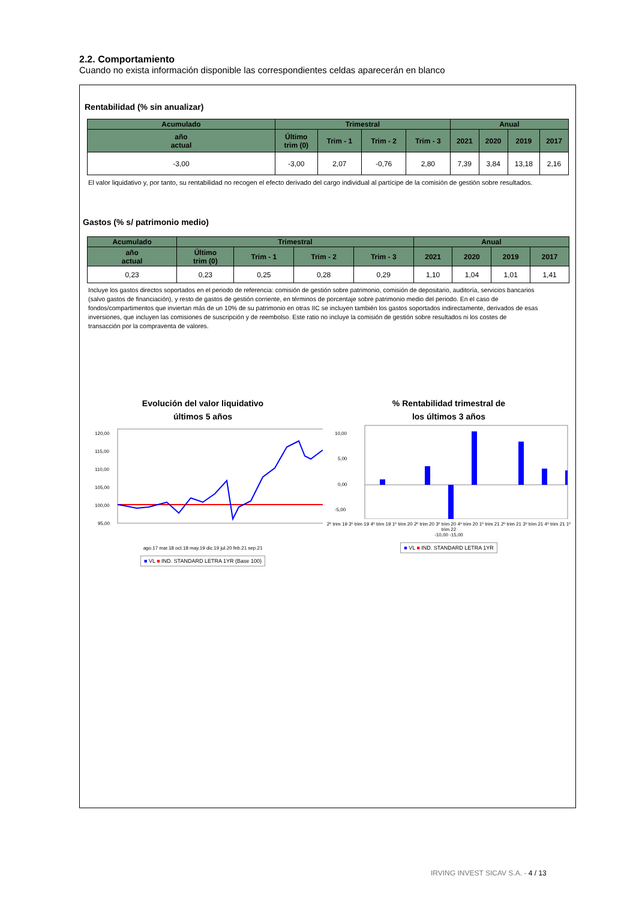2.2. Comportamiento
Cuando no exista información disponible las correspondientes celdas aparecerán en blanco
Rentabilidad (% sin anualizar)
| Acumulado | Trimestral | | | | Anual | | | |
| --- | --- | --- | --- | --- | --- | --- | --- | --- |
| año actual | Último trim (0) | Trim - 1 | Trim - 2 | Trim - 3 | 2021 | 2020 | 2019 | 2017 |
| -3,00 | -3,00 | 2,07 | -0,76 | 2,80 | 7,39 | 3,84 | 13,18 | 2,16 |
El valor liquidativo y, por tanto, su rentabilidad no recogen el efecto derivado del cargo individual al partícipe de la comisión de gestión sobre resultados.
Gastos (% s/ patrimonio medio)
| Acumulado | Trimestral | | | | Anual | | | |
| --- | --- | --- | --- | --- | --- | --- | --- | --- |
| año actual | Último trim (0) | Trim - 1 | Trim - 2 | Trim - 3 | 2021 | 2020 | 2019 | 2017 |
| 0,23 | 0,23 | 0,25 | 0,28 | 0,29 | 1,10 | 1,04 | 1,01 | 1,41 |
Incluye los gastos directos soportados en el periodo de referencia: comisión de gestión sobre patrimonio, comisión de depositario, auditoría, servicios bancarios (salvo gastos de financiación), y resto de gastos de gestión corriente, en términos de porcentaje sobre patrimonio medio del periodo. En el caso de fondos/compartimentos que inviertan más de un 10% de su patrimonio en otras IIC se incluyen también los gastos soportados indirectamente, derivados de esas inversiones, que incluyen las comisiones de suscripción y de reembolso. Este ratio no incluye la comisión de gestión sobre resultados ni los costes de transacción por la compraventa de valores.
Evolución del valor liquidativo
últimos 5 años
120,00
115,00
110,00
105,00
100,00
95,00
ago.17 mar.18 oct.18 may.19 dic.19 jul.20 feb.21 sep.21
■ VL ■ IND. STANDARD LETRA 1YR (Base 100)
% Rentabilidad trimestral de
los últimos 3 años
10,00
5,00
0,00
-5,00
2º trim 19 3º trim 19 4º trim 19 1º trim 20 2º trim 20 3º trim 20 4º trim 20 1º trim 21 2º trim 21 3º trim 21 4º trim 21 1º trim 22
-10,00 -15,00
■ VL ■ IND. STANDARD LETRA 1YR
IRVING INVEST SICAV S.A. - 4 / 13